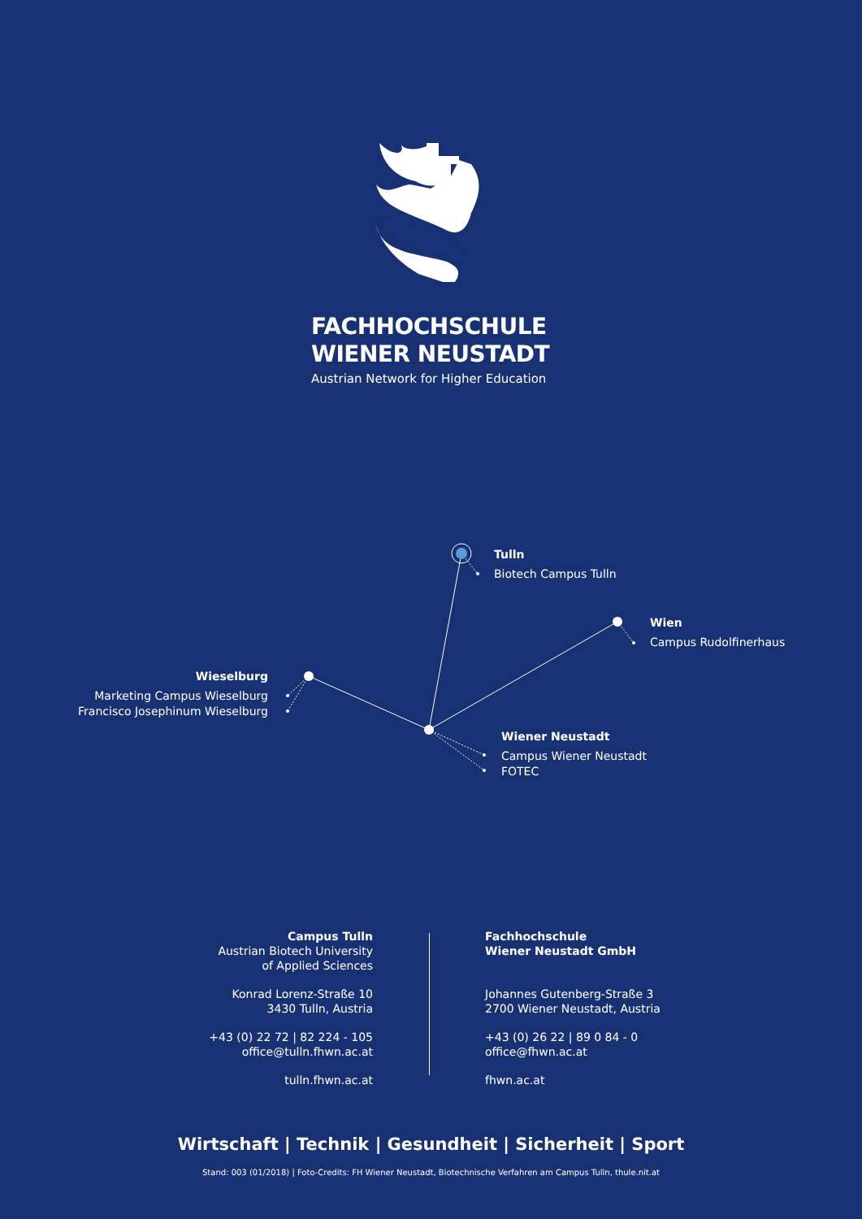FACHHOCHSCHULE
WIENER NEUSTADT
Austrian Network for Higher Education
Tulln
Biotech Campus Tulln
Wien
Campus Rudolfinerhaus
Wieselburg
Marketing Campus Wieselburg
Francisco Josephinum Wieselburg
Wiener Neustadt
Campus Wiener Neustadt
FOTEC
Campus Tulln
Austrian Biotech University
of Applied Sciences
Konrad Lorenz-Straße 10
3430 Tulln, Austria
+43 (0) 22 72 | 82 224 - 105
office@tulln.fhwn.ac.at
tulln.fhwn.ac.at
Fachhochschule
Wiener Neustadt GmbH
Johannes Gutenberg-Straße 3
2700 Wiener Neustadt, Austria
+43 (0) 26 22 | 89 0 84 - 0
office@fhwn.ac.at
fhwn.ac.at
Wirtschaft | Technik | Gesundheit | Sicherheit | Sport
Stand: 003 (01/2018) | Foto-Credits: FH Wiener Neustadt, Biotechnische Verfahren am Campus Tulln, thule.nit.at